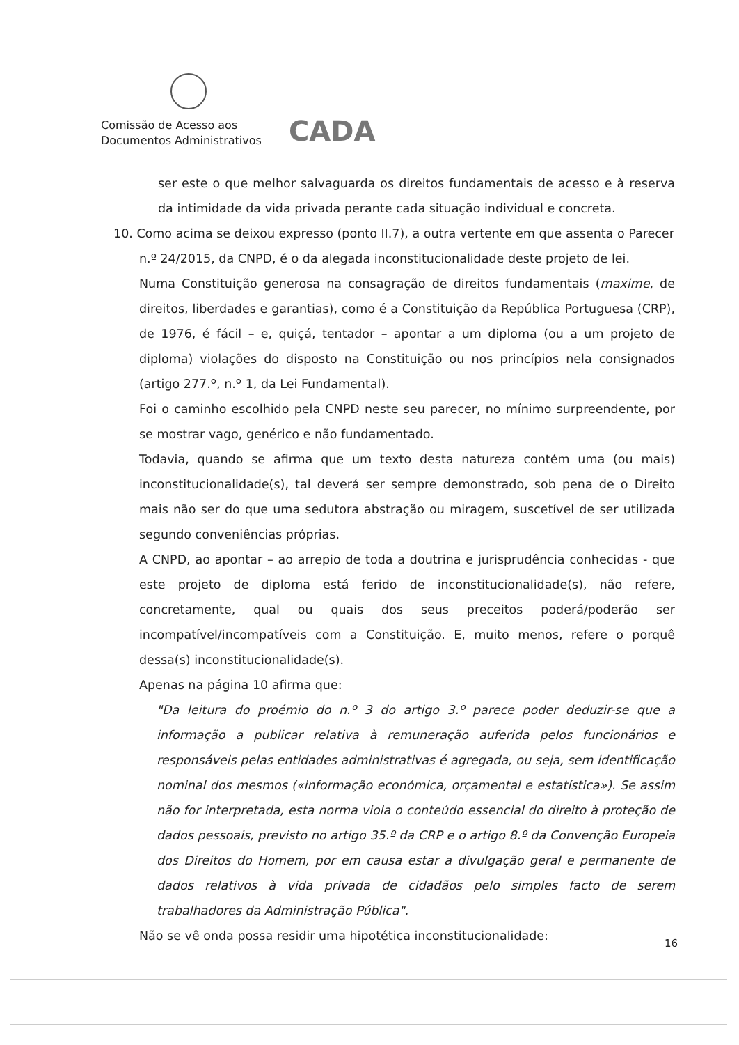Comissão de Acesso aos
Documentos Administrativos
CADA
ser este o que melhor salvaguarda os direitos fundamentais de acesso e à reserva da intimidade da vida privada perante cada situação individual e concreta.
10. Como acima se deixou expresso (ponto II.7), a outra vertente em que assenta o Parecer
n.º 24/2015, da CNPD, é o da alegada inconstitucionalidade deste projeto de lei.
Numa Constituição generosa na consagração de direitos fundamentais (maxime, de direitos, liberdades e garantias), como é a Constituição da República Portuguesa (CRP), de 1976, é fácil – e, quiçá, tentador – apontar a um diploma (ou a um projeto de diploma) violações do disposto na Constituição ou nos princípios nela consignados (artigo 277.º, n.º 1, da Lei Fundamental).
Foi o caminho escolhido pela CNPD neste seu parecer, no mínimo surpreendente, por se mostrar vago, genérico e não fundamentado.
Todavia, quando se afirma que um texto desta natureza contém uma (ou mais) inconstitucionalidade(s), tal deverá ser sempre demonstrado, sob pena de o Direito mais não ser do que uma sedutora abstração ou miragem, suscetível de ser utilizada segundo conveniências próprias.
A CNPD, ao apontar – ao arrepio de toda a doutrina e jurisprudência conhecidas - que este projeto de diploma está ferido de inconstitucionalidade(s), não refere, concretamente, qual ou quais dos seus preceitos poderá/poderão ser incompatível/incompatíveis com a Constituição. E, muito menos, refere o porquê dessa(s) inconstitucionalidade(s).
Apenas na página 10 afirma que:
"Da leitura do proémio do n.º 3 do artigo 3.º parece poder deduzir-se que a informação a publicar relativa à remuneração auferida pelos funcionários e responsáveis pelas entidades administrativas é agregada, ou seja, sem identificação nominal dos mesmos («informação económica, orçamental e estatística»). Se assim não for interpretada, esta norma viola o conteúdo essencial do direito à proteção de dados pessoais, previsto no artigo 35.º da CRP e o artigo 8.º da Convenção Europeia dos Direitos do Homem, por em causa estar a divulgação geral e permanente de dados relativos à vida privada de cidadãos pelo simples facto de serem trabalhadores da Administração Pública".
Não se vê onda possa residir uma hipotética inconstitucionalidade:
16